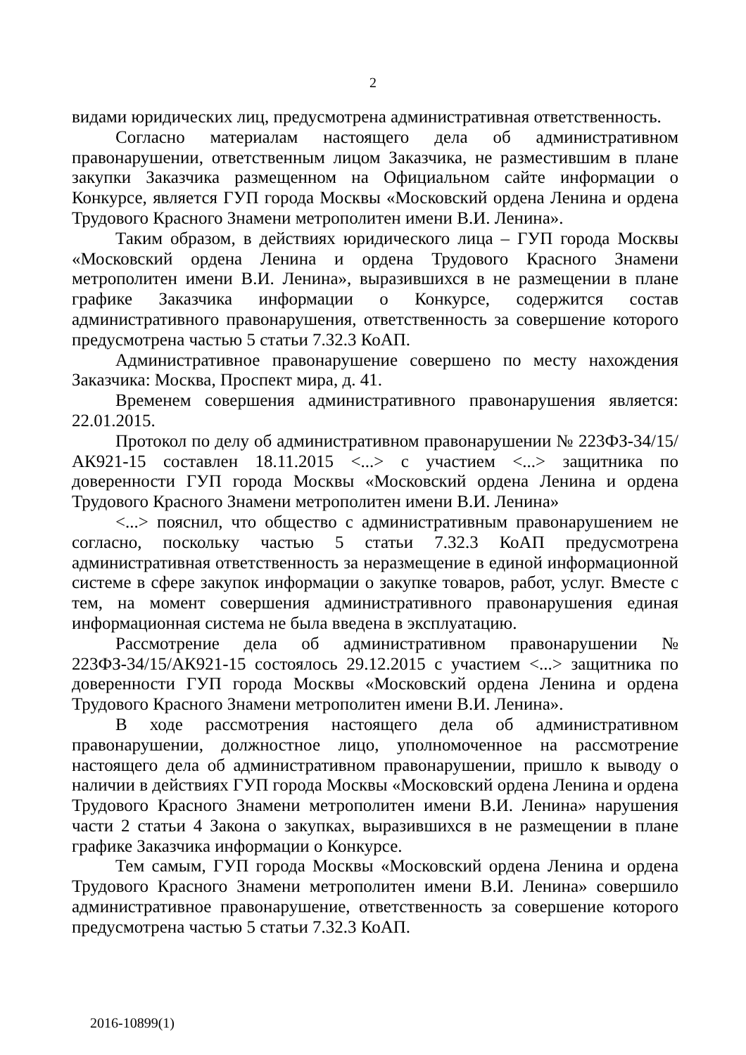2
видами юридических лиц, предусмотрена административная ответственность.
Согласно материалам настоящего дела об административном правонарушении, ответственным лицом Заказчика, не разместившим в плане закупки Заказчика размещенном на Официальном сайте информации о Конкурсе, является ГУП города Москвы «Московский ордена Ленина и ордена Трудового Красного Знамени метрополитен имени В.И. Ленина».
Таким образом, в действиях юридического лица – ГУП города Москвы «Московский ордена Ленина и ордена Трудового Красного Знамени метрополитен имени В.И. Ленина», выразившихся в не размещении в плане графике Заказчика информации о Конкурсе, содержится состав административного правонарушения, ответственность за совершение которого предусмотрена частью 5 статьи 7.32.3 КоАП.
Административное правонарушение совершено по месту нахождения Заказчика: Москва, Проспект мира, д. 41.
Временем совершения административного правонарушения является: 22.01.2015.
Протокол по делу об административном правонарушении № 223ФЗ-34/15/АК921-15 составлен 18.11.2015 <...> с участием <...> защитника по доверенности ГУП города Москвы «Московский ордена Ленина и ордена Трудового Красного Знамени метрополитен имени В.И. Ленина»
<...> пояснил, что общество с административным правонарушением не согласно, поскольку частью 5 статьи 7.32.3 КоАП предусмотрена административная ответственность за неразмещение в единой информационной системе в сфере закупок информации о закупке товаров, работ, услуг. Вместе с тем, на момент совершения административного правонарушения единая информационная система не была введена в эксплуатацию.
Рассмотрение дела об административном правонарушении № 223ФЗ-34/15/АК921-15 состоялось 29.12.2015 с участием <...> защитника по доверенности ГУП города Москвы «Московский ордена Ленина и ордена Трудового Красного Знамени метрополитен имени В.И. Ленина».
В ходе рассмотрения настоящего дела об административном правонарушении, должностное лицо, уполномоченное на рассмотрение настоящего дела об административном правонарушении, пришло к выводу о наличии в действиях ГУП города Москвы «Московский ордена Ленина и ордена Трудового Красного Знамени метрополитен имени В.И. Ленина» нарушения части 2 статьи 4 Закона о закупках, выразившихся в не размещении в плане графике Заказчика информации о Конкурсе.
Тем самым, ГУП города Москвы «Московский ордена Ленина и ордена Трудового Красного Знамени метрополитен имени В.И. Ленина» совершило административное правонарушение, ответственность за совершение которого предусмотрена частью 5 статьи 7.32.3 КоАП.
2016-10899(1)